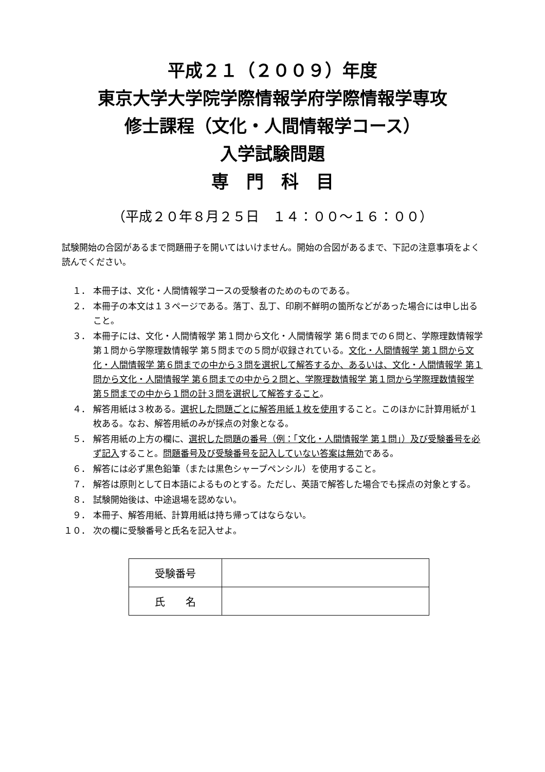平成２１（２００９）年度
東京大学大学院学際情報学府学際情報学専攻
修士課程（文化・人間情報学コース）
入学試験問題
専　門　科　目
（平成２０年８月２５日　１４：００～１６：００）
試験開始の合図があるまで問題冊子を開いてはいけません。開始の合図があるまで、下記の注意事項をよく読んでください。
１． 本冊子は、文化・人間情報学コースの受験者のためのものである。
２． 本冊子の本文は１３ページである。落丁、乱丁、印刷不鮮明の箇所などがあった場合には申し出ること。
３． 本冊子には、文化・人間情報学 第１問から文化・人間情報学 第６問までの６問と、学際理数情報学 第１問から学際理数情報学 第５問までの５問が収録されている。文化・人間情報学 第１問から文化・人間情報学 第６問までの中から３問を選択して解答するか、あるいは、文化・人間情報学 第１問から文化・人間情報学 第６問までの中から２問と、学際理数情報学 第１問から学際理数情報学 第５問までの中から１問の計３問を選択して解答すること。
４． 解答用紙は３枚ある。選択した問題ごとに解答用紙１枚を使用すること。このほかに計算用紙が１枚ある。なお、解答用紙のみが採点の対象となる。
５． 解答用紙の上方の欄に、選択した問題の番号（例：「文化・人間情報学 第１問」）及び受験番号を必ず記入すること。問題番号及び受験番号を記入していない答案は無効である。
６． 解答には必ず黒色鉛筆（または黒色シャープペンシル）を使用すること。
７． 解答は原則として日本語によるものとする。ただし、英語で解答した場合でも採点の対象とする。
８． 試験開始後は、中途退場を認めない。
９． 本冊子、解答用紙、計算用紙は持ち帰ってはならない。
１０． 次の欄に受験番号と氏名を記入せよ。
| 受験番号 | |
| 氏 名 | |